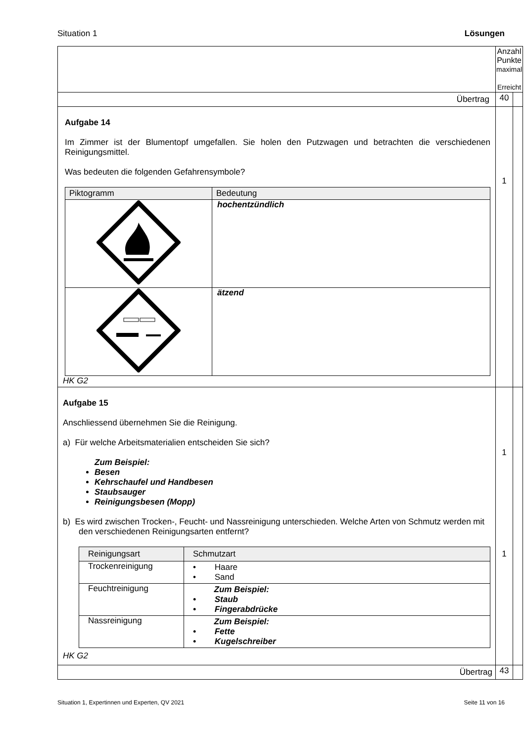Situation 1 Lösungen
| | Anzahl Punkte maximal Erreicht | |
| Übertrag | 40 | |
| Aufgabe 14 Im Zimmer ist der Blumentopf umgefallen. Sie holen den Putzwagen und betrachten die verschiedenen Reinigungsmittel. Was bedeuten die folgenden Gefahrensymbole? / Piktogramm / Bedeutung / / / hochentzündlich / / / ätzend / HK G2 | 1 | |
| Aufgabe 15 Anschliessend übernehmen Sie die Reinigung. a) Für welche Arbeitsmaterialien entscheiden Sie sich? Zum Beispiel: Besen Kehrschaufel und Handbesen Staubsauger Reinigungsbesen (Mopp) b) Es wird zwischen Trocken-, Feucht- und Nassreinigung unterschieden. Welche Arten von Schmutz werden mit den verschiedenen Reinigungsarten entfernt? / Reinigungsart / Schmutzart / / Trockenreinigung / • Haare • Sand / / Feuchtreinigung / Zum Beispiel: • Staub • Fingerabdrücke / / Nassreinigung / Zum Beispiel: • Fette • Kugelschreiber / HK G2 | 1 1 | |
| Übertrag | 43 | |
Situation 1, Expertinnen und Experten, QV 2021 Seite 11 von 16